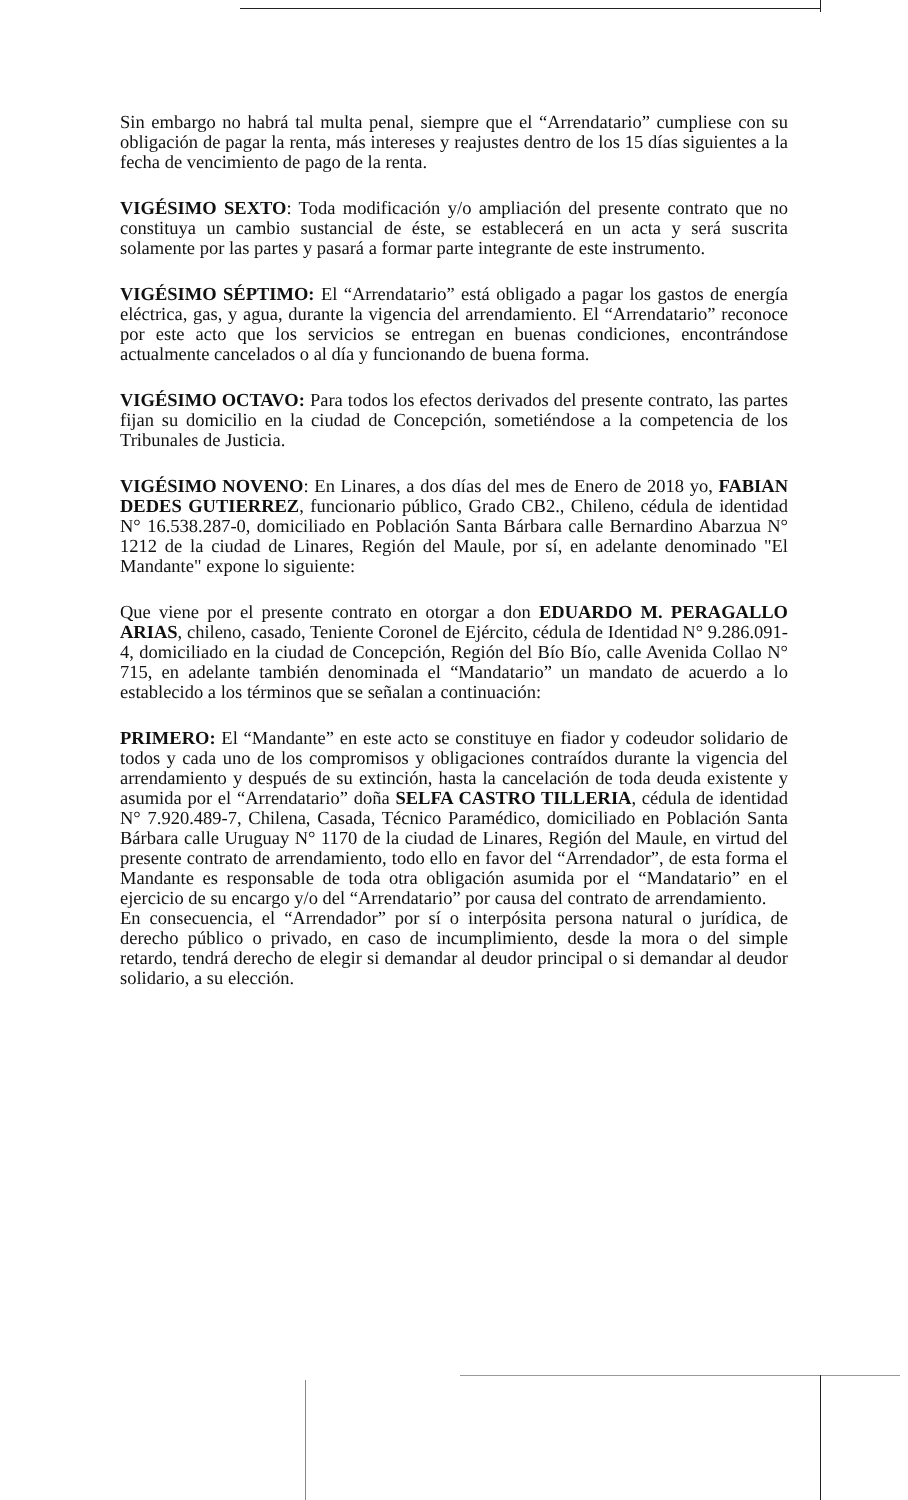Sin embargo no habrá tal multa penal, siempre que el “Arrendatario” cumpliese con su obligación de pagar la renta, más intereses y reajustes dentro de los 15 días siguientes a la fecha de vencimiento de pago de la renta.
VIGÉSIMO SEXTO: Toda modificación y/o ampliación del presente contrato que no constituya un cambio sustancial de éste, se establecerá en un acta y será suscrita solamente por las partes y pasará a formar parte integrante de este instrumento.
VIGÉSIMO SÉPTIMO: El “Arrendatario” está obligado a pagar los gastos de energía eléctrica, gas, y agua, durante la vigencia del arrendamiento. El “Arrendatario” reconoce por este acto que los servicios se entregan en buenas condiciones, encontrándose actualmente cancelados o al día y funcionando de buena forma.
VIGÉSIMO OCTAVO: Para todos los efectos derivados del presente contrato, las partes fijan su domicilio en la ciudad de Concepción, sometiéndose a la competencia de los Tribunales de Justicia.
VIGÉSIMO NOVENO: En Linares, a dos días del mes de Enero de 2018 yo, FABIAN DEDES GUTIERREZ, funcionario público, Grado CB2., Chileno, cédula de identidad N° 16.538.287-0, domiciliado en Población Santa Bárbara calle Bernardino Abarzua N° 1212 de la ciudad de Linares, Región del Maule, por sí, en adelante denominado "El Mandante" expone lo siguiente:
Que viene por el presente contrato en otorgar a don EDUARDO M. PERAGALLO ARIAS, chileno, casado, Teniente Coronel de Ejército, cédula de Identidad N° 9.286.091-4, domiciliado en la ciudad de Concepción, Región del Bío Bío, calle Avenida Collao N° 715, en adelante también denominada el “Mandatario” un mandato de acuerdo a lo establecido a los términos que se señalan a continuación:
PRIMERO: El “Mandante” en este acto se constituye en fiador y codeudor solidario de todos y cada uno de los compromisos y obligaciones contraídos durante la vigencia del arrendamiento y después de su extinción, hasta la cancelación de toda deuda existente y asumida por el “Arrendatario” doña SELFA CASTRO TILLERIA, cédula de identidad N° 7.920.489-7, Chilena, Casada, Técnico Paramédico, domiciliado en Población Santa Bárbara calle Uruguay N° 1170 de la ciudad de Linares, Región del Maule, en virtud del presente contrato de arrendamiento, todo ello en favor del “Arrendador”, de esta forma el Mandante es responsable de toda otra obligación asumida por el “Mandatario” en el ejercicio de su encargo y/o del “Arrendatario” por causa del contrato de arrendamiento.
En consecuencia, el “Arrendador” por sí o interpósita persona natural o jurídica, de derecho público o privado, en caso de incumplimiento, desde la mora o del simple retardo, tendrá derecho de elegir si demandar al deudor principal o si demandar al deudor solidario, a su elección.